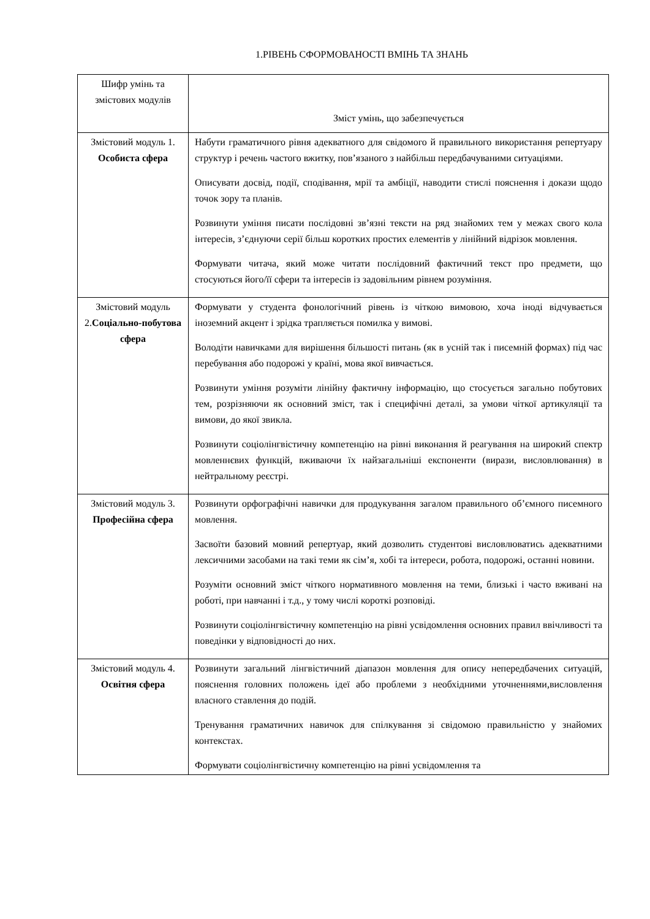1.РІВЕНЬ СФОРМОВАНОСТІ ВМІНЬ ТА ЗНАНЬ
| Шифр умінь та змістових модулів | Зміст умінь, що забезпечується |
| --- | --- |
| Змістовий модуль 1. Особиста сфера | Набути граматичного рівня адекватного для свідомого й правильного використання репертуару структур і речень частого вжитку, пов’язаного з найбільш передбачуваними ситуаціями. Описувати досвід, події, сподівання, мрії та амбіції, наводити стислі пояснення і докази щодо точок зору та планів. Розвинути уміння писати послідовні зв’язні тексти на ряд знайомих тем у межах свого кола інтересів, з’єднуючи серії більш коротких простих елементів у лінійний відрізок мовлення. Формувати читача, який може читати послідовний фактичний текст про предмети, що стосуються його/її сфери та інтересів із задовільним рівнем розуміння. |
| Змістовий модуль 2. Соціально-побутова сфера | Формувати у студента фонологічний рівень із чіткою вимовою, хоча іноді відчувається іноземний акцент і зрідка трапляється помилка у вимові. Володіти навичками для вирішення більшості питань (як в усній так і писемній формах) під час перебування або подорожі у країні, мова якої вивчається. Розвинути уміння розуміти лінійну фактичну інформацію, що стосується загально побутових тем, розрізняючи як основний зміст, так і специфічні деталі, за умови чіткої артикуляції та вимови, до якої звикла. Розвинути соціолінгвістичну компетенцію на рівні виконання й реагування на широкий спектр мовленнєвих функцій, вживаючи їх найзагальніші експоненти (вирази, висловлювання) в нейтральному реєстрі. |
| Змістовий модуль 3. Професійна сфера | Розвинути орфографічні навички для продукування загалом правильного об’ємного писемного мовлення. Засвоїти базовий мовний репертуар, який дозволить студентові висловлюватись адекватними лексичними засобами на такі теми як сім’я, хобі та інтереси, робота, подорожі, останні новини. Розуміти основний зміст чіткого нормативного мовлення на теми, близькі і часто вживані на роботі, при навчанні і т.д., у тому числі короткі розповіді. Розвинути соціолінгвістичну компетенцію на рівні усвідомлення основних правил ввічливості та поведінки у відповідності до них. |
| Змістовий модуль 4. Освітня сфера | Розвинути загальний лінгвістичний діапазон мовлення для опису непередбачених ситуацій, пояснення головних положень ідеї або проблеми з необхідними уточненнями,висловлення власного ставлення до подій. Тренування граматичних навичок для спілкування зі свідомою правильністю у знайомих контекстах. Формувати соціолінгвістичну компетенцію на рівні усвідомлення та |